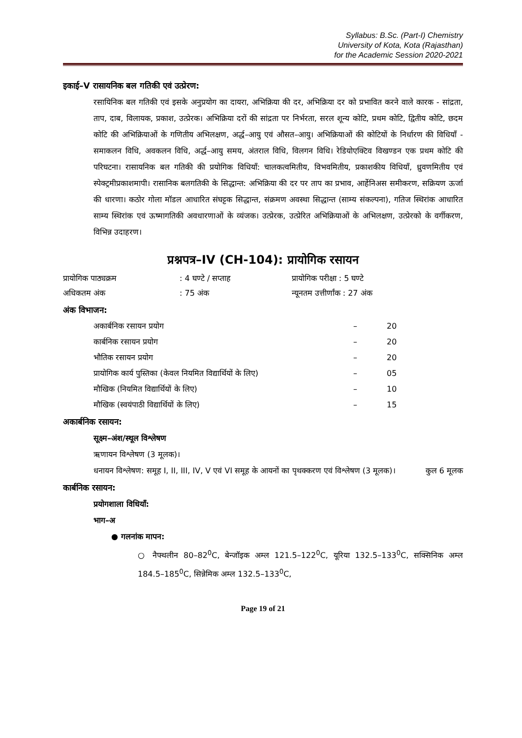Syllabus: B.Sc. (Part-I) Chemistry
University of Kota, Kota (Rajasthan)
for the Academic Session 2020-2021
इकाई–V रासायनिक बल गतिकी एवं उत्प्रेरण:
रसायिनिक बल गतिकी एवं इसके अनुप्रयोग का दायरा, अभिक्रिया की दर, अभिक्रिया दर को प्रभावित करने वाले कारक - सांद्रता, ताप, दाब, विलायक, प्रकाश, उत्प्रेरक। अभिक्रिया दरों की सांद्रता पर निर्भरता, सरल शून्य कोटि, प्रथम कोटि, द्वितीय कोटि, छदम कोटि की अभिक्रियाओं के गणितीय अभिलक्षण, अर्द्ध–आयु एवं औसत–आयु। अभिक्रियाओं की कोटियों के निर्धारण की विधियाँ - समाकलन विधि, अवकलन विधि, अर्द्ध–आयु समय, अंतराल विधि, विलगन विधि। रेडियोएक्टिव विखण्डन एक प्रथम कोटि की परिघटना। रासायनिक बल गतिकी की प्रयोगिक विधियाँ: चालकत्वमितीय, विभवमितीय, प्रकाशकीय विधियाँ, ध्रुवणमितीय एवं स्पेक्ट्रमीप्रकाशमापी। रासानिक बलगतिकी के सिद्धान्त: अभिक्रिया की दर पर ताप का प्रभाव, आर्हेनिअस समीकरण, सक्रियण ऊर्जा की धारणा। कठोर गोला मॉडल आधारित संघट्टक सिद्धान्त, संक्रमण अवस्था सिद्धान्त (साम्य संकल्पना), गतिज स्थिरांक आधारित साम्य स्थिरांक एवं ऊष्मागतिकी अवधारणाओं के व्यंजक। उत्प्रेरक, उत्प्रेरित अभिक्रियाओं के अभिलक्षण, उत्प्रेरको के वर्गीकरण, विभिन्न उदाहरण।
प्रश्नपत्र–IV (CH-104): प्रायोगिक रसायन
| प्रायोगिक पाठ्यक्रम | : 4 घण्टे / सप्ताह | प्रायोगिक परीक्षा : 5 घण्टे |
| अधिकतम अंक | : 75 अंक | न्यूनतम उत्तीर्णांक : 27 अंक |
अंक विभाजन:
| अकार्बनिक रसायन प्रयोग | – | 20 |
| कार्बनिक रसायन प्रयोग | – | 20 |
| भौतिक रसायन प्रयोग | – | 20 |
| प्रायोगिक कार्य पुस्तिका (केवल नियमित विद्यार्थियों के लिए) | – | 05 |
| मौखिक (नियमित विद्यार्थियों के लिए) | – | 10 |
| मौखिक (स्वयंपाठी विद्यार्थियों के लिए) | – | 15 |
अकार्बनिक रसायन:
सूक्ष्म–अंश/स्थूल विश्लेषण
ऋणायन विश्लेषण (3 मूलक)।
धनायन विश्लेषण: समूह I, II, III, IV, V एवं VI समूह के आयनों का पृथक्करण एवं विश्लेषण (3 मूलक)। कुल 6 मूलक
कार्बनिक रसायन:
प्रयोगशाला विधियाँ:
भाग–अ
● गलनांक मापन:
○ नैफ्थलीन 80–82<sup>0</sup>C, बेन्जॉइक अम्ल 121.5–122<sup>0</sup>C, यूरिया 132.5–133<sup>0</sup>C, सक्सिनिक अम्ल 184.5–185<sup>0</sup>C, सिन्नेमिक अम्ल 132.5–133<sup>0</sup>C,
Page 19 of 21